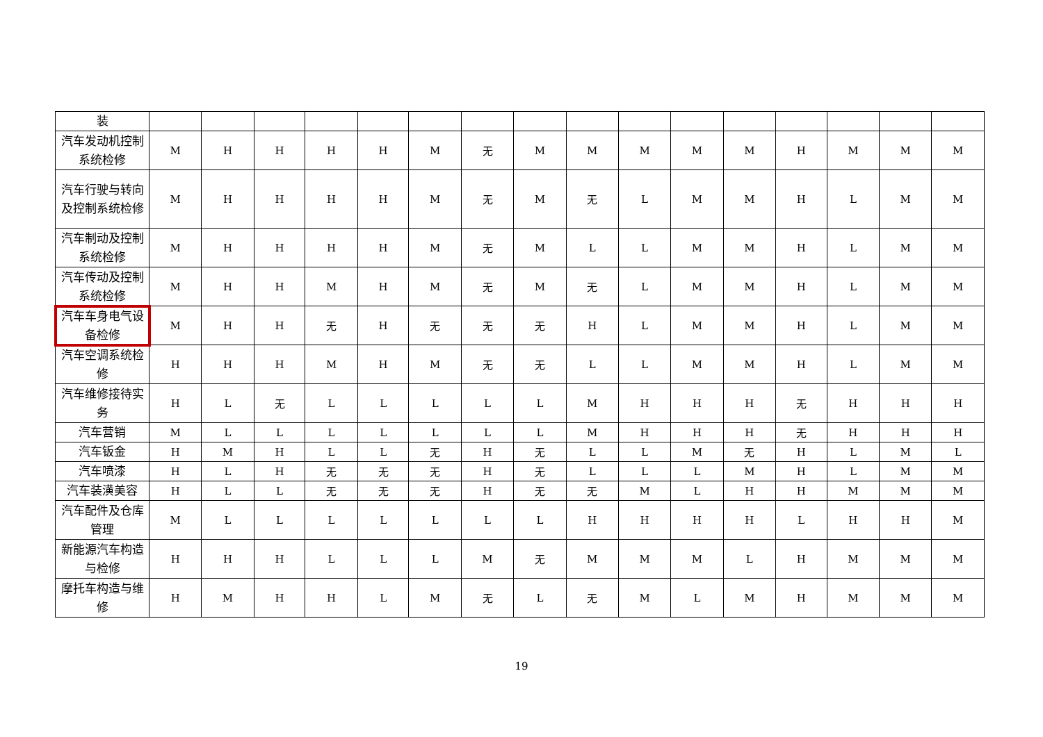| 装 | | | | | | | | | | | | | | | | |
| 汽车发动机控制系统检修 | M | H | H | H | H | M | 无 | M | M | M | M | M | H | M | M | M |
| 汽车行驶与转向及控制系统检修 | M | H | H | H | H | M | 无 | M | 无 | L | M | M | H | L | M | M |
| 汽车制动及控制系统检修 | M | H | H | H | H | M | 无 | M | L | L | M | M | H | L | M | M |
| 汽车传动及控制系统检修 | M | H | H | M | H | M | 无 | M | 无 | L | M | M | H | L | M | M |
| 汽车车身电气设备检修 | M | H | H | 无 | H | 无 | 无 | 无 | H | L | M | M | H | L | M | M |
| 汽车空调系统检修 | H | H | H | M | H | M | 无 | 无 | L | L | M | M | H | L | M | M |
| 汽车维修接待实务 | H | L | 无 | L | L | L | L | L | M | H | H | H | 无 | H | H | H |
| 汽车营销 | M | L | L | L | L | L | L | L | M | H | H | H | 无 | H | H | H |
| 汽车钣金 | H | M | H | L | L | 无 | H | 无 | L | L | M | 无 | H | L | M | L |
| 汽车喷漆 | H | L | H | 无 | 无 | 无 | H | 无 | L | L | L | M | H | L | M | M |
| 汽车装潢美容 | H | L | L | 无 | 无 | 无 | H | 无 | 无 | M | L | H | H | M | M | M |
| 汽车配件及仓库管理 | M | L | L | L | L | L | L | L | H | H | H | H | L | H | H | M |
| 新能源汽车构造与检修 | H | H | H | L | L | L | M | 无 | M | M | M | L | H | M | M | M |
| 摩托车构造与维修 | H | M | H | H | L | M | 无 | L | 无 | M | L | M | H | M | M | M |
19